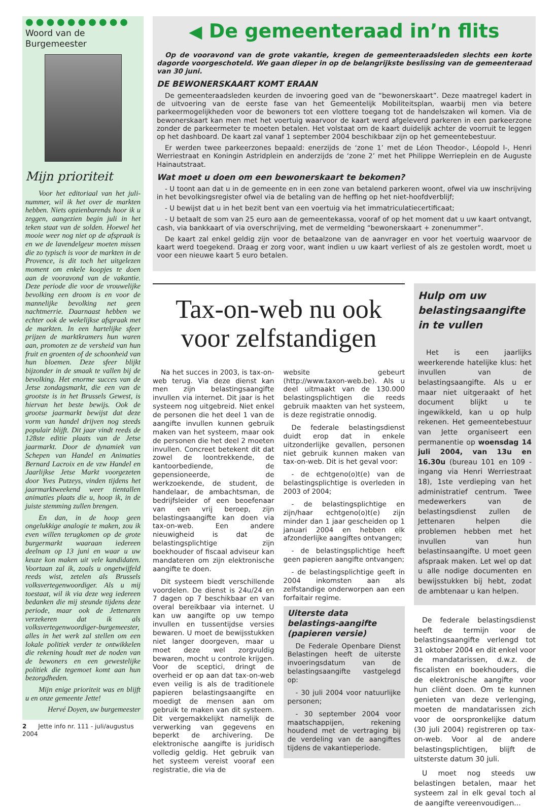●●●●●●●●●●
Woord van de Burgemeester
Mijn prioriteit
Voor het editoriaal van het juli-nummer, wil ik het over de markten hebben. Niets opzienbarends hoor ik u zeggen, aangezien begin juli in het teken staat van de solden. Hoewel het mooie weer nog niet op de afspraak is en we de lavendelgeur moeten missen die zo typisch is voor de markten in de Provence, is dit toch het uitgelezen moment om enkele koopjes te doen aan de vooravond van de vakantie. Deze periode die voor de vrouwelijke bevolking een droom is en voor de mannelijke bevolking net geen nachtmerrie. Daarnaast hebben we echter ook de wekelijkse afspraak met de markten. In een hartelijke sfeer prijzen de marktkramers hun waren aan, promoten ze de versheid van hun fruit en groenten of de schoonheid van hun bloemen. Deze sfeer blijkt bijzonder in de smaak te vallen bij de bevolking. Het enorme succes van de Jetse zondagsmarkt, die een van de grootste is in het Brussels Gewest, is hiervan het beste bewijs. Ook de grootse jaarmarkt bewijst dat deze vorm van handel drijven nog steeds populair blijft. Dit jaar vindt reeds de 128ste editie plaats van de Jetse jaarmarkt. Door de dynamiek van Schepen van Handel en Animaties Bernard Lacroix en de vzw Handel en Jaarlijkse Jetse Markt voorgezeten door Yves Putzeys, vinden tijdens het jaarmarktweekend weer tientallen animaties plaats die u, hoop ik, in de juiste stemming zullen brengen.
En dan, in de hoop geen ongelukkige analogie te maken, zou ik even willen terugkomen op de grote burgermarkt waaraan iedereen deelnam op 13 juni en waar u uw keuze kon maken uit vele kandidaten. Voortaan zal ik, zoals u ongetwijfeld reeds wist, zetelen als Brussels volksvertegenwoordiger. Als u mij toestaat, wil ik via deze weg iedereen bedanken die mij steunde tijdens deze periode, maar ook de Jettenaren verzekeren dat ik als volksvertegenwoordiger-burgemeester, alles in het werk zal stellen om een lokale politiek verder te ontwikkelen die rekening houdt met de noden van de bewoners en een gewestelijke politiek die tegemoet komt aan hun bezorgdheden.
Mijn enige prioriteit was en blijft u en onze gemeente Jette!
Hervé Doyen, uw burgemeester
2 Jette info nr. 111 - juli/augustus 2004
◀ De gemeenteraad in’n flits
Op de vooravond van de grote vakantie, kregen de gemeenteraadsleden slechts een korte dagorde voorgeschoteld. We gaan dieper in op de belangrijkste beslissing van de gemeenteraad van 30 juni.
DE BEWONERSKAART KOMT ERAAN
De gemeenteraadsleden keurden de invoering goed van de “bewonerskaart”. Deze maatregel kadert in de uitvoering van de eerste fase van het Gemeentelijk Mobiliteitsplan, waarbij men via betere parkeermogelijkheden voor de bewoners tot een vlottere toegang tot de handelszaken wil komen. Via de bewonerskaart kan men met het voertuig waarvoor de kaart werd afgeleverd parkeren in een parkeerzone zonder de parkeermeter te moeten betalen. Het volstaat om de kaart duidelijk achter de voorruit te leggen op het dashboard. De kaart zal vanaf 1 september 2004 beschikbaar zijn op het gemeentebestuur.
Er werden twee parkeerzones bepaald: enerzijds de ‘zone 1’ met de Léon Theodor-, Léopold I-, Henri Werriestraat en Koningin Astridplein en anderzijds de ‘zone 2’ met het Philippe Werrieplein en de Auguste Hainautstraat.
Wat moet u doen om een bewonerskaart te bekomen?
- U toont aan dat u in de gemeente en in een zone van betalend parkeren woont, ofwel via uw inschrijving in het bevolkingsregister ofwel via de betaling van de heffing op het niet-hoofdverblijf;
- U bewijst dat u in het bezit bent van een voertuig via het immatriculatiecertificaat;
- U betaalt de som van 25 euro aan de gemeentekassa, vooraf of op het moment dat u uw kaart ontvangt, cash, via bankkaart of via overschrijving, met de vermelding “bewonerskaart + zonenummer”.
De kaart zal enkel geldig zijn voor de betaalzone van de aanvrager en voor het voertuig waarvoor de kaart werd toegekend. Draag er zorg voor, want indien u uw kaart verliest of als ze gestolen wordt, moet u voor een nieuwe kaart 5 euro betalen.
Tax-on-web nu ook voor zelfstandigen
Na het succes in 2003, is tax-on-web terug. Via deze dienst kan men zijn belastingsaangifte invullen via internet. Dit jaar is het systeem nog uitgebreid. Niet enkel de personen die het deel 1 van de aangifte invullen kunnen gebruik maken van het systeem, maar ook de personen die het deel 2 moeten invullen. Concreet betekent dit dat zowel de loontrekkende, de kantoorbediende, de gepensioneerde, de werkzoekende, de student, de handelaar, de ambachtsman, de bedrijfsleider of een beoefenaar van een vrij beroep, zijn belastingsaangifte kan doen via tax-on-web. Een andere nieuwigheid is dat de belastingsplichtige zijn boekhouder of fiscaal adviseur kan mandateren om zijn elektronische aangifte te doen.
Dit systeem biedt verschillende voordelen. De dienst is 24u/24 en 7 dagen op 7 beschikbaar en van overal bereikbaar via internet. U kan uw aangifte op uw tempo invullen en tussentijdse versies bewaren. U moet de bewijsstukken niet langer doorgeven, maar u moet deze wel zorgvuldig bewaren, mocht u controle krijgen. Voor de sceptici, dringt de overheid er op aan dat tax-on-web even veilig is als de traditionele papieren belastingsaangifte en moedigt de mensen aan om gebruik te maken van dit systeem. Dit vergemakkelijkt namelijk de verwerking van gegevens en beperkt de archivering. De elektronische aangifte is juridisch volledig geldig. Het gebruik van het systeem vereist vooraf een registratie, die via de
website gebeurt (http://www.taxon-web.be). Als u deel uitmaakt van de 130.000 belastingsplichtigen die reeds gebruik maakten van het systeem, is deze registratie onnodig.
De federale belastingsdienst duidt erop dat in enkele uitzonderlijke gevallen, personen niet gebruik kunnen maken van tax-on-web. Dit is het geval voor:
- de echtgeno(o)t(e) van de belastingsplichtige is overleden in 2003 of 2004;
- de belastingsplichtige en zijn/haar echtgeno(o)t(e) zijn minder dan 1 jaar gescheiden op 1 januari 2004 en hebben elk afzonderlijke aangiftes ontvangen;
- de belastingsplichtige heeft geen papieren aangifte ontvangen;
- de belastingsplichtige geeft in 2004 inkomsten aan als zelfstandige onderworpen aan een forfaitair regime.
Uiterste data belastings-aangifte (papieren versie)
De Federale Openbare Dienst Belastingen heeft de uiterste invoeringsdatum van de belastingsaangifte vastgelegd op:
- 30 juli 2004 voor natuurlijke personen;
- 30 september 2004 voor maatschappijen, rekening houdend met de vertraging bij de verdeling van de aangiftes tijdens de vakantieperiode.
Hulp om uw belastingsaangifte in te vullen
Het is een jaarlijks weerkerende hatelijke klus: het invullen van de belastingsaangifte. Als u er maar niet uitgeraakt of het document blijkt u te ingewikkeld, kan u op hulp rekenen. Het gemeentebestuur van Jette organiseert een permanentie op woensdag 14 juli 2004, van 13u en 16.30u (bureau 101 en 109 - ingang via Henri Werriestraat 18), 1ste verdieping van het administratief centrum. Twee medewerkers van de belastingsdienst zullen de Jettenaren helpen die problemen hebben met het invullen van hun belastinsaangifte. U moet geen afspraak maken. Let wel op dat u alle nodige documenten en bewijsstukken bij hebt, zodat de ambtenaar u kan helpen.
De federale belastingsdienst heeft de termijn voor de belastingsaangifte verlengd tot 31 oktober 2004 en dit enkel voor de mandatarissen, d.w.z. de fiscalisten en boekhouders, die de elektronische aangifte voor hun cliënt doen. Om te kunnen genieten van deze verlenging, moeten de mandatarissen zich voor de oorspronkelijke datum (30 juli 2004) registreren op tax-on-web. Voor al de andere belastingsplichtigen, blijft de uitsterste datum 30 juli.
U moet nog steeds uw belastingen betalen, maar het systeem zal in elk geval toch al de aangifte vereenvoudigen...